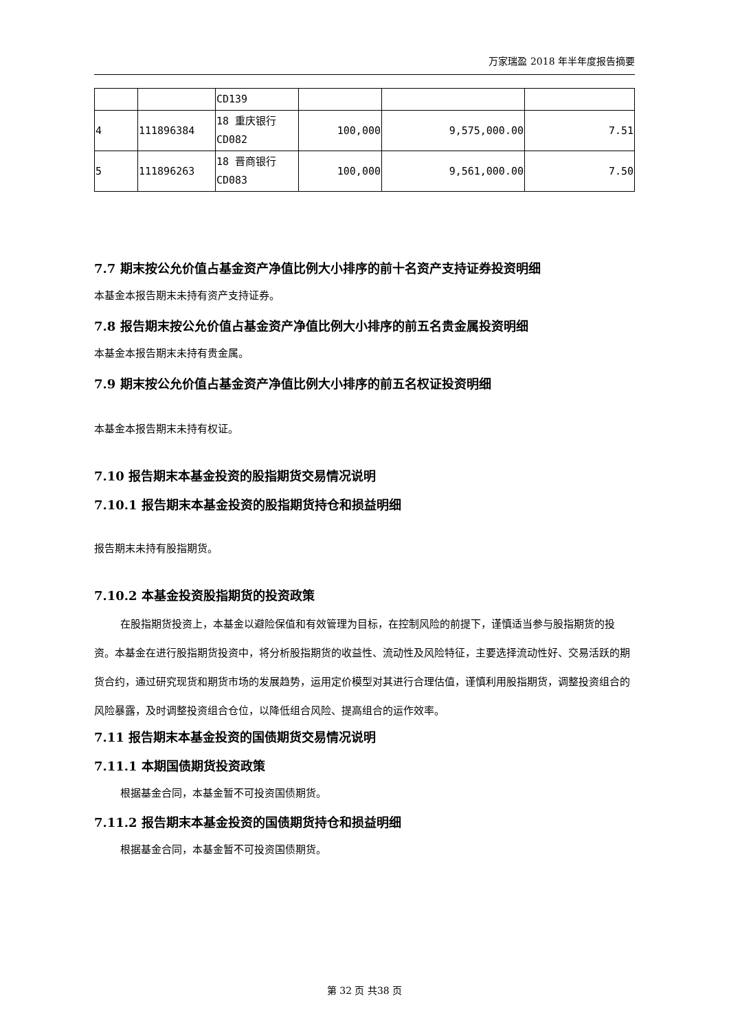万家瑞盈 2018 年半年度报告摘要
| | | CD139 | | | |
| 4 | 111896384 | 18 重庆银行 CD082 | 100,000 | 9,575,000.00 | 7.51 |
| 5 | 111896263 | 18 晋商银行 CD083 | 100,000 | 9,561,000.00 | 7.50 |
7.7 期末按公允价值占基金资产净值比例大小排序的前十名资产支持证券投资明细
本基金本报告期末未持有资产支持证券。
7.8 报告期末按公允价值占基金资产净值比例大小排序的前五名贵金属投资明细
本基金本报告期末未持有贵金属。
7.9 期末按公允价值占基金资产净值比例大小排序的前五名权证投资明细
本基金本报告期末未持有权证。
7.10 报告期末本基金投资的股指期货交易情况说明
7.10.1 报告期末本基金投资的股指期货持仓和损益明细
报告期末未持有股指期货。
7.10.2 本基金投资股指期货的投资政策
在股指期货投资上，本基金以避险保值和有效管理为目标，在控制风险的前提下，谨慎适当参与股指期货的投资。本基金在进行股指期货投资中，将分析股指期货的收益性、流动性及风险特征，主要选择流动性好、交易活跃的期货合约，通过研究现货和期货市场的发展趋势，运用定价模型对其进行合理估值，谨慎利用股指期货，调整投资组合的风险暴露，及时调整投资组合仓位，以降低组合风险、提高组合的运作效率。
7.11 报告期末本基金投资的国债期货交易情况说明
7.11.1 本期国债期货投资政策
根据基金合同，本基金暂不可投资国债期货。
7.11.2 报告期末本基金投资的国债期货持仓和损益明细
根据基金合同，本基金暂不可投资国债期货。
第 32 页 共38 页